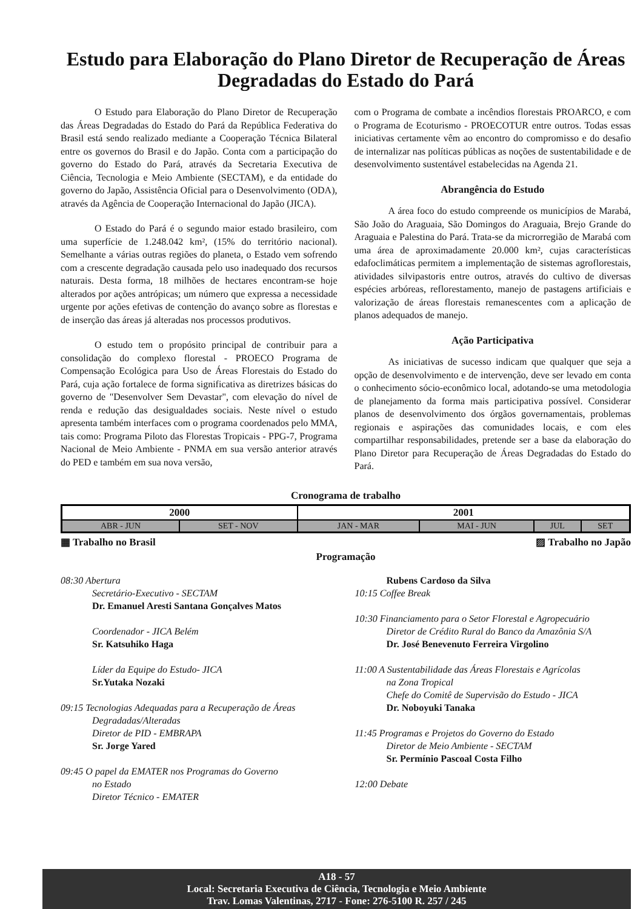Estudo para Elaboração do Plano Diretor de Recuperação de Áreas Degradadas do Estado do Pará
O Estudo para Elaboração do Plano Diretor de Recuperação das Áreas Degradadas do Estado do Pará da República Federativa do Brasil está sendo realizado mediante a Cooperação Técnica Bilateral entre os governos do Brasil e do Japão. Conta com a participação do governo do Estado do Pará, através da Secretaria Executiva de Ciência, Tecnologia e Meio Ambiente (SECTAM), e da entidade do governo do Japão, Assistência Oficial para o Desenvolvimento (ODA), através da Agência de Cooperação Internacional do Japão (JICA).
O Estado do Pará é o segundo maior estado brasileiro, com uma superfície de 1.248.042 km², (15% do território nacional). Semelhante a várias outras regiões do planeta, o Estado vem sofrendo com a crescente degradação causada pelo uso inadequado dos recursos naturais. Desta forma, 18 milhões de hectares encontram-se hoje alterados por ações antrópicas; um número que expressa a necessidade urgente por ações efetivas de contenção do avanço sobre as florestas e de inserção das áreas já alteradas nos processos produtivos.
O estudo tem o propósito principal de contribuir para a consolidação do complexo florestal - PROECO Programa de Compensação Ecológica para Uso de Áreas Florestais do Estado do Pará, cuja ação fortalece de forma significativa as diretrizes básicas do governo de "Desenvolver Sem Devastar", com elevação do nível de renda e redução das desigualdades sociais. Neste nível o estudo apresenta também interfaces com o programa coordenados pelo MMA, tais como: Programa Piloto das Florestas Tropicais - PPG-7, Programa Nacional de Meio Ambiente - PNMA em sua versão anterior através do PED e também em sua nova versão,
com o Programa de combate a incêndios florestais PROARCO, e com o Programa de Ecoturismo - PROECOTUR entre outros. Todas essas iniciativas certamente vêm ao encontro do compromisso e do desafio de internalizar nas políticas públicas as noções de sustentabilidade e de desenvolvimento sustentável estabelecidas na Agenda 21.
Abrangência do Estudo
A área foco do estudo compreende os municípios de Marabá, São João do Araguaia, São Domingos do Araguaia, Brejo Grande do Araguaia e Palestina do Pará. Trata-se da microrregião de Marabá com uma área de aproximadamente 20.000 km², cujas características edafoclimáticas permitem a implementação de sistemas agroflorestais, atividades silvipastoris entre outros, através do cultivo de diversas espécies arbóreas, reflorestamento, manejo de pastagens artificiais e valorização de áreas florestais remanescentes com a aplicação de planos adequados de manejo.
Ação Participativa
As iniciativas de sucesso indicam que qualquer que seja a opção de desenvolvimento e de intervenção, deve ser levado em conta o conhecimento sócio-econômico local, adotando-se uma metodologia de planejamento da forma mais participativa possível. Considerar planos de desenvolvimento dos órgãos governamentais, problemas regionais e aspirações das comunidades locais, e com eles compartilhar responsabilidades, pretende ser a base da elaboração do Plano Diretor para Recuperação de Áreas Degradadas do Estado do Pará.
Cronograma de trabalho
| 2000 | | 2001 | | | |
| --- | --- | --- | --- | --- | --- |
| ABR - JUN | SET - NOV | JAN - MAR | MAI - JUN | JUL | SET |
▦ Trabalho no Brasil ▨ Trabalho no Japão
Programação
08:30 Abertura
Secretário-Executivo - SECTAM
Dr. Emanuel Aresti Santana Gonçalves Matos
Coordenador - JICA Belém
Sr. Katsuhiko Haga
Líder da Equipe do Estudo- JICA
Sr.Yutaka Nozaki
09:15 Tecnologias Adequadas para a Recuperação de Áreas
Degradadas/Alteradas
Diretor de PID - EMBRAPA
Sr. Jorge Yared
09:45 O papel da EMATER nos Programas do Governo
no Estado
Diretor Técnico - EMATER
Rubens Cardoso da Silva
10:15 Coffee Break
10:30 Financiamento para o Setor Florestal e Agropecuário
Diretor de Crédito Rural do Banco da Amazônia S/A
Dr. José Benevenuto Ferreira Virgolino
11:00 A Sustentabilidade das Áreas Florestais e Agrícolas
na Zona Tropical
Chefe do Comitê de Supervisão do Estudo - JICA
Dr. Noboyuki Tanaka
11:45 Programas e Projetos do Governo do Estado
Diretor de Meio Ambiente - SECTAM
Sr. Permínio Pascoal Costa Filho
12:00 Debate
A18 - 57
Local: Secretaria Executiva de Ciência, Tecnologia e Meio Ambiente
Trav. Lomas Valentinas, 2717 - Fone: 276-5100 R. 257 / 245